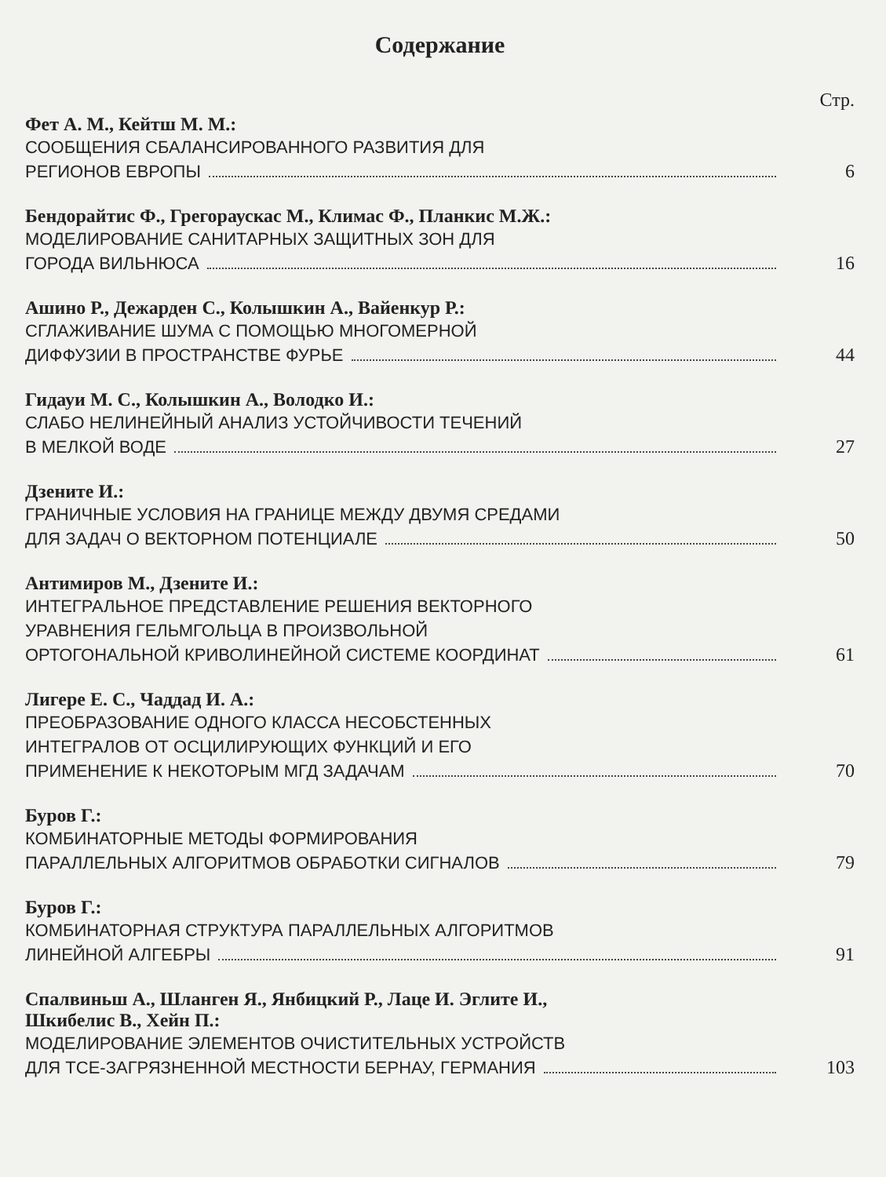Содержание
Стр.
Фет А. М., Кейтш М. М.:
СООБЩЕНИЯ СБАЛАНСИРОВАННОГО РАЗВИТИЯ ДЛЯ
РЕГИОНОВ ЕВРОПЫ 6
Бендорайтис Ф., Грегораускас М., Климас Ф., Планкис М.Ж.:
МОДЕЛИРОВАНИЕ САНИТАРНЫХ ЗАЩИТНЫХ ЗОН ДЛЯ
ГОРОДА ВИЛЬНЮСА 16
Ашино Р., Дежарден С., Колышкин А., Вайенкур Р.:
СГЛАЖИВАНИЕ ШУМА С ПОМОЩЬЮ МНОГОМЕРНОЙ
ДИФФУЗИИ В ПРОСТРАНСТВЕ ФУРЬЕ 44
Гидауи М. С., Колышкин А., Володко И.:
СЛАБО НЕЛИНЕЙНЫЙ АНАЛИЗ УСТОЙЧИВОСТИ ТЕЧЕНИЙ
В МЕЛКОЙ ВОДЕ 27
Дзените И.:
ГРАНИЧНЫЕ УСЛОВИЯ НА ГРАНИЦЕ МЕЖДУ ДВУМЯ СРЕДАМИ
ДЛЯ ЗАДАЧ О ВЕКТОРНОМ ПОТЕНЦИАЛЕ 50
Антимиров М., Дзените И.:
ИНТЕГРАЛЬНОЕ ПРЕДСТАВЛЕНИЕ РЕШЕНИЯ ВЕКТОРНОГО
УРАВНЕНИЯ ГЕЛЬМГОЛЬЦА В ПРОИЗВОЛЬНОЙ
ОРТОГОНАЛЬНОЙ КРИВОЛИНЕЙНОЙ СИСТЕМЕ КООРДИНАТ 61
Лигере Е. С., Чаддад И. А.:
ПРЕОБРАЗОВАНИЕ ОДНОГО КЛАССА НЕСОБСТЕННЫХ
ИНТЕГРАЛОВ ОТ ОСЦИЛИРУЮЩИХ ФУНКЦИЙ И ЕГО
ПРИМЕНЕНИЕ К НЕКОТОРЫМ МГД ЗАДАЧАМ 70
Буров Г.:
КОМБИНАТОРНЫЕ МЕТОДЫ ФОРМИРОВАНИЯ
ПАРАЛЛЕЛЬНЫХ АЛГОРИТМОВ ОБРАБОТКИ СИГНАЛОВ 79
Буров Г.:
КОМБИНАТОРНАЯ СТРУКТУРА ПАРАЛЛЕЛЬНЫХ АЛГОРИТМОВ
ЛИНЕЙНОЙ АЛГЕБРЫ 91
Спалвиньш А., Шланген Я., Янбицкий Р., Лаце И. Эглите И.,
Шкибелис В., Хейн П.:
МОДЕЛИРОВАНИЕ ЭЛЕМЕНТОВ ОЧИСТИТЕЛЬНЫХ УСТРОЙСТВ
ДЛЯ TCE-ЗАГРЯЗНЕННОЙ МЕСТНОСТИ БЕРНАУ, ГЕРМАНИЯ 103